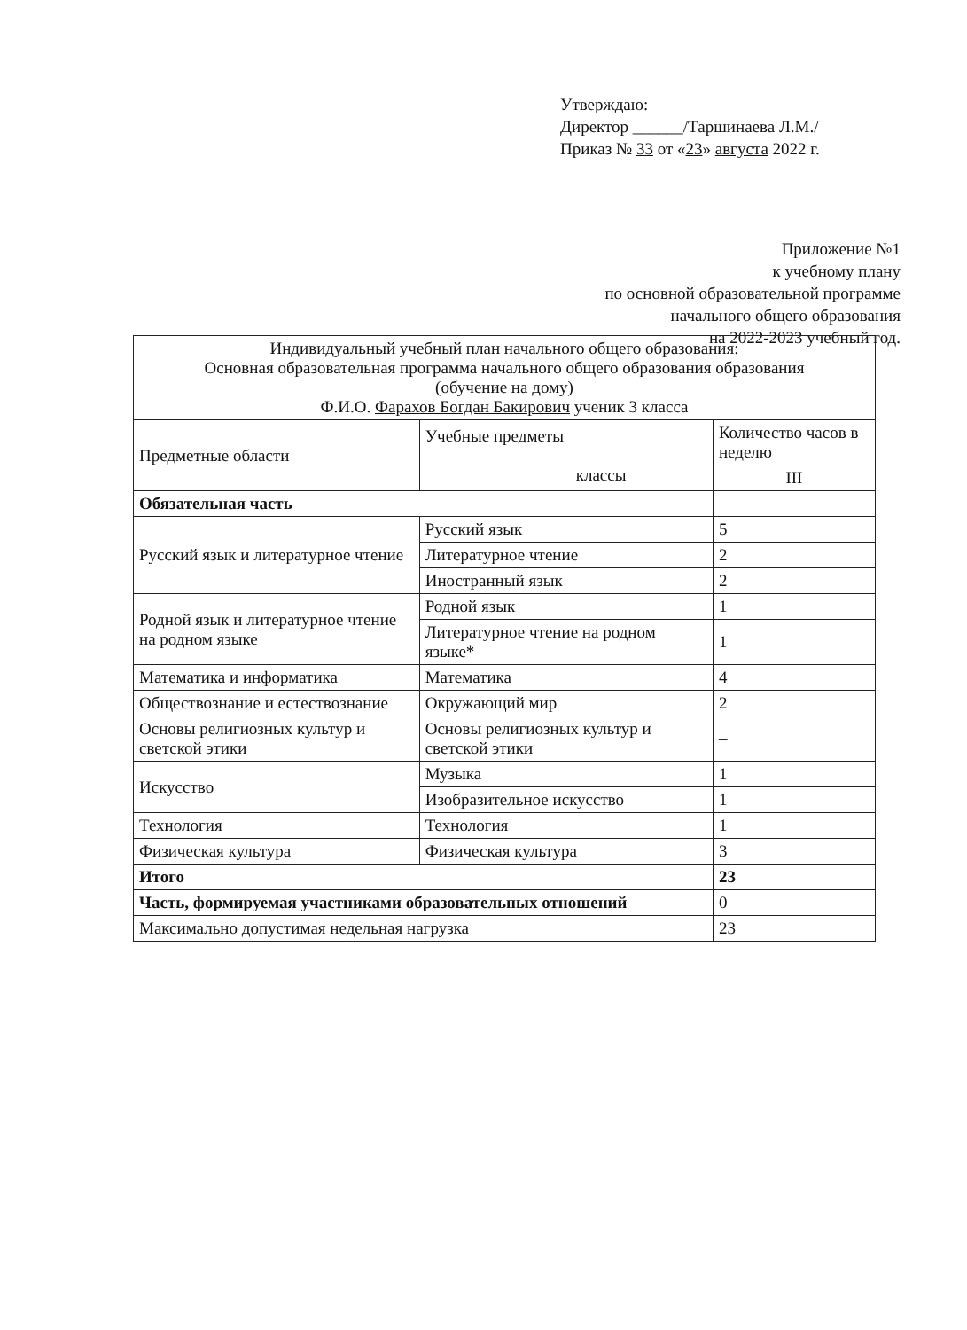Утверждаю:
Директор ______/Таршинаева Л.М./
Приказ № 33 от «23» августа 2022 г.
Приложение №1
к учебному плану
по основной образовательной программе
начального общего образования
на 2022-2023 учебный год.
| Индивидуальный учебный план начального общего образования: Основная образовательная программа начального общего образования образования (обучение на дому) Ф.И.О. Фарахов Богдан Бакирович ученик 3 класса | | |
| --- | --- | --- |
| Предметные области | Учебные предметы классы | Количество часов в неделю |
| | | III |
| Обязательная часть | | |
| Русский язык и литературное чтение | Русский язык | 5 |
| | Литературное чтение | 2 |
| | Иностранный язык | 2 |
| Родной язык и литературное чтение на родном языке | Родной язык | 1 |
| | Литературное чтение на родном языке* | 1 |
| Математика и информатика | Математика | 4 |
| Обществознание и естествознание | Окружающий мир | 2 |
| Основы религиозных культур и светской этики | Основы религиозных культур и светской этики | – |
| Искусство | Музыка | 1 |
| | Изобразительное искусство | 1 |
| Технология | Технология | 1 |
| Физическая культура | Физическая культура | 3 |
| Итого | | 23 |
| Часть, формируемая участниками образовательных отношений | | 0 |
| Максимально допустимая недельная нагрузка | | 23 |